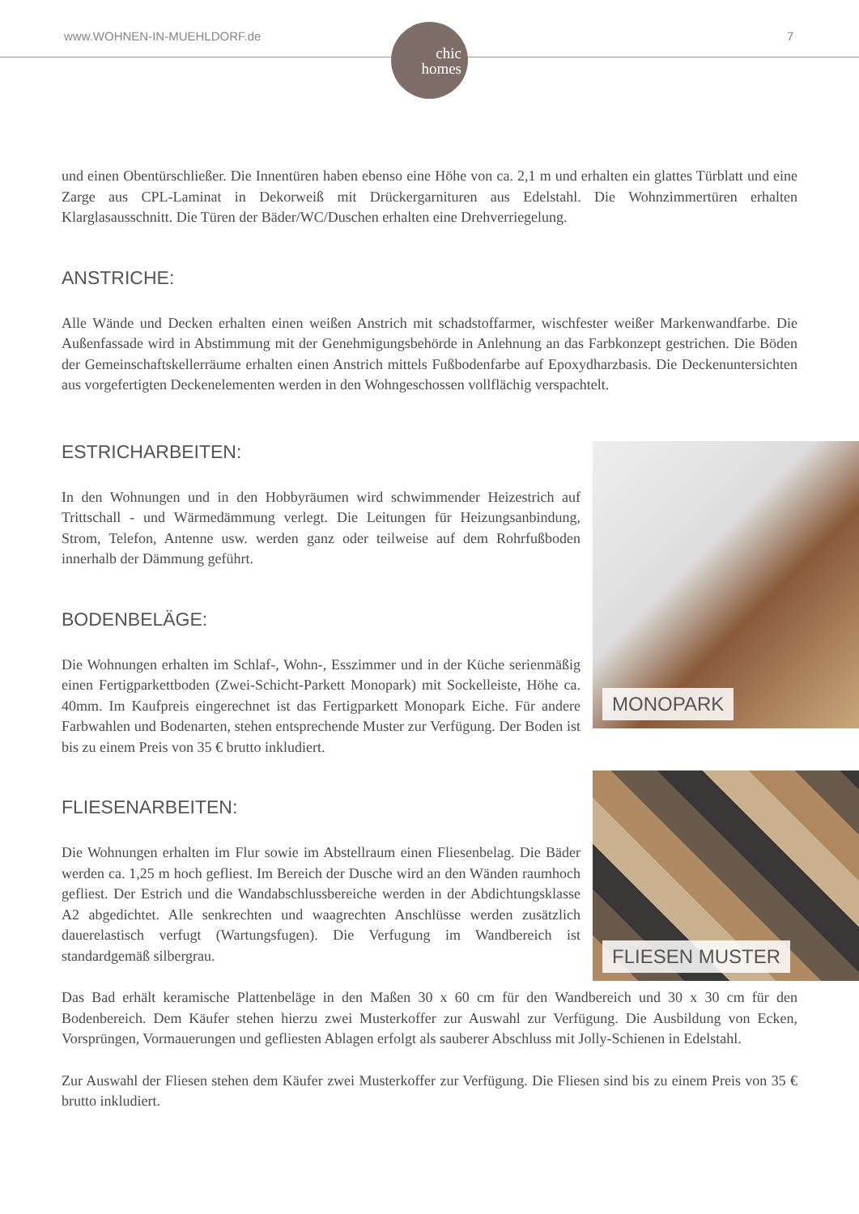www.WOHNEN-IN-MUEHLDORF.de 7
chic
homes
und einen Obentürschließer. Die Innentüren haben ebenso eine Höhe von ca. 2,1 m und erhalten ein glattes Türblatt und eine Zarge aus CPL-Laminat in Dekorweiß mit Drückergarnituren aus Edelstahl. Die Wohnzimmertüren erhalten Klarglasausschnitt. Die Türen der Bäder/WC/Duschen erhalten eine Drehverriegelung.
ANSTRICHE:
Alle Wände und Decken erhalten einen weißen Anstrich mit schadstoffarmer, wischfester weißer Markenwandfarbe. Die Außenfassade wird in Abstimmung mit der Genehmigungsbehörde in Anlehnung an das Farbkonzept gestrichen. Die Böden der Gemeinschaftskellerräume erhalten einen Anstrich mittels Fußbodenfarbe auf Epoxydharzbasis. Die Deckenuntersichten aus vorgefertigten Deckenelementen werden in den Wohngeschossen vollflächig verspachtelt.
ESTRICHARBEITEN:
In den Wohnungen und in den Hobbyräumen wird schwimmender Heizestrich auf Trittschall - und Wärmedämmung verlegt. Die Leitungen für Heizungsanbindung, Strom, Telefon, Antenne usw. werden ganz oder teilweise auf dem Rohrfußboden innerhalb der Dämmung geführt.
BODENBELÄGE:
Die Wohnungen erhalten im Schlaf-, Wohn-, Esszimmer und in der Küche serienmäßig einen Fertigparkettboden (Zwei-Schicht-Parkett Monopark) mit Sockelleiste, Höhe ca. 40mm. Im Kaufpreis eingerechnet ist das Fertigparkett Monopark Eiche. Für andere Farbwahlen und Bodenarten, stehen entsprechende Muster zur Verfügung. Der Boden ist bis zu einem Preis von 35 € brutto inkludiert.
FLIESENARBEITEN:
Die Wohnungen erhalten im Flur sowie im Abstellraum einen Fliesenbelag. Die Bäder werden ca. 1,25 m hoch gefliest. Im Bereich der Dusche wird an den Wänden raumhoch gefliest. Der Estrich und die Wandabschlussbereiche werden in der Abdichtungsklasse A2 abgedichtet. Alle senkrechten und waagrechten Anschlüsse werden zusätzlich dauerelastisch verfugt (Wartungsfugen). Die Verfugung im Wandbereich ist standardgemäß silbergrau.
MONOPARK
FLIESEN MUSTER
Das Bad erhält keramische Plattenbeläge in den Maßen 30 x 60 cm für den Wandbereich und 30 x 30 cm für den Bodenbereich. Dem Käufer stehen hierzu zwei Musterkoffer zur Auswahl zur Verfügung. Die Ausbildung von Ecken, Vorsprüngen, Vormauerungen und gefliesten Ablagen erfolgt als sauberer Abschluss mit Jolly-Schienen in Edelstahl.
Zur Auswahl der Fliesen stehen dem Käufer zwei Musterkoffer zur Verfügung. Die Fliesen sind bis zu einem Preis von 35 € brutto inkludiert.